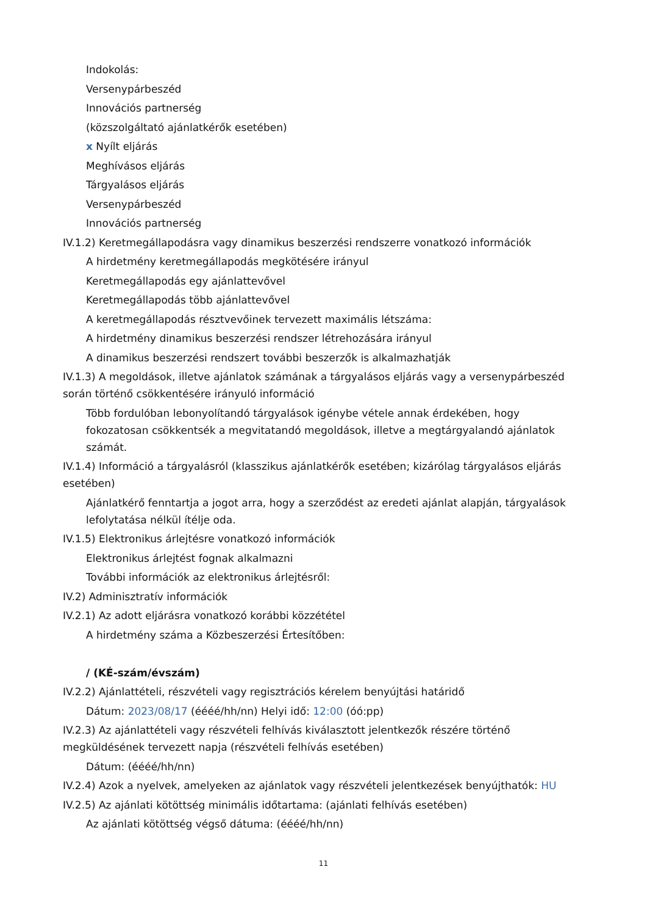Indokolás:
Versenypárbeszéd
Innovációs partnerség
(közszolgáltató ajánlatkérők esetében)
x Nyílt eljárás
Meghívásos eljárás
Tárgyalásos eljárás
Versenypárbeszéd
Innovációs partnerség
IV.1.2) Keretmegállapodásra vagy dinamikus beszerzési rendszerre vonatkozó információk
A hirdetmény keretmegállapodás megkötésére irányul
Keretmegállapodás egy ajánlattevővel
Keretmegállapodás több ajánlattevővel
A keretmegállapodás résztvevőinek tervezett maximális létszáma:
A hirdetmény dinamikus beszerzési rendszer létrehozására irányul
A dinamikus beszerzési rendszert további beszerzők is alkalmazhatják
IV.1.3) A megoldások, illetve ajánlatok számának a tárgyalásos eljárás vagy a versenypárbeszéd során történő csökkentésére irányuló információ
Több fordulóban lebonyolítandó tárgyalások igénybe vétele annak érdekében, hogy fokozatosan csökkentsék a megvitatandó megoldások, illetve a megtárgyalandó ajánlatok számát.
IV.1.4) Információ a tárgyalásról (klasszikus ajánlatkérők esetében; kizárólag tárgyalásos eljárás esetében)
Ajánlatkérő fenntartja a jogot arra, hogy a szerződést az eredeti ajánlat alapján, tárgyalások lefolytatása nélkül ítélje oda.
IV.1.5) Elektronikus árlejtésre vonatkozó információk
Elektronikus árlejtést fognak alkalmazni
További információk az elektronikus árlejtésről:
IV.2) Adminisztratív információk
IV.2.1) Az adott eljárásra vonatkozó korábbi közzététel
A hirdetmény száma a Közbeszerzési Értesítőben:
/ (KÉ-szám/évszám)
IV.2.2) Ajánlattételi, részvételi vagy regisztrációs kérelem benyújtási határidő
Dátum: 2023/08/17 (éééé/hh/nn) Helyi idő: 12:00 (óó:pp)
IV.2.3) Az ajánlattételi vagy részvételi felhívás kiválasztott jelentkezők részére történő megküldésének tervezett napja (részvételi felhívás esetében)
Dátum: (éééé/hh/nn)
IV.2.4) Azok a nyelvek, amelyeken az ajánlatok vagy részvételi jelentkezések benyújthatók: HU
IV.2.5) Az ajánlati kötöttség minimális időtartama: (ajánlati felhívás esetében)
Az ajánlati kötöttség végső dátuma: (éééé/hh/nn)
11